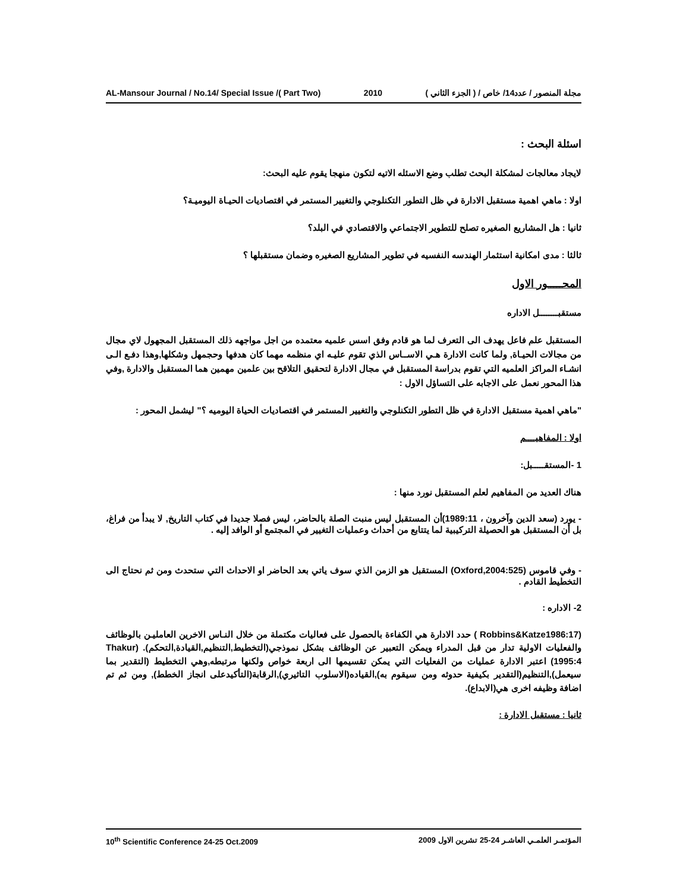AL-Mansour Journal / No.14/ Special Issue /( Part Two) 2010 مجلة المنصور / عدد14/ خاص / ( الجزء الثاني )
اسئلة البحث :
لايجاد معالجات لمشكلة البحث تطلب وضع الاسئله الاتيه لتكون منهجا يقوم عليه البحث:
اولا : ماهي اهمية مستقبل الادارة في ظل التطور التكنلوجي والتغيير المستمر في اقتصاديات الحيـاة اليوميـة؟
ثانيا : هل المشاريع الصغيره تصلح للتطوير الاجتماعي والاقتصادي في البلد؟
ثالثا : مدى امكانية استثمار الهندسه النفسيه في تطوير المشاريع الصغيره وضمان مستقبلها ؟
المحـــــور الاول
مستقبــــــــل الاداره
المستقبل علم فاعل يهدف الى التعرف لما هو قادم وفق اسس علميه معتمده من اجل مواجهه ذلك المستقبل المجهول لاي مجال من مجالات الحيـاة, ولما كانت الادارة هـي الاســاس الذي تقوم عليـه اي منظمه مهما كان هدفها وحجمهل وشكلها,وهذا دفـع الـى انشـاء المراكز العلميه التي تقوم بدراسة المستقبل في مجال الادارة لتحقيق التلاقح بين علمين مهمين هما المستقبل والادارة ,وفي هذا المحور نعمل على الاجابه على التساؤل الاول :
"ماهي اهمية مستقبل الادارة في ظل التطور التكنلوجي والتغيير المستمر في اقتصاديات الحياة اليوميه ؟" ليشمل المحور :
اولا : المفاهيــــم
1 -المستقـــــبل:
هناك العديد من المفاهيم لعلم المستقبل نورد منها :
- يورد (سعد الدين وآخرون ، 1989:11)أن المستقبل ليس منبت الصلة بالحاضر، ليس فصلا جديدا في كتاب التاريخ, لا يبدأ من فراغ، بل أن المستقبل هو الحصيلة التركيبية لما يتتابع من أحداث وعمليات التغيير في المجتمع أو الوافد إليه .
- وفي قاموس (Oxford,2004:525) المستقبل هو الزمن الذي سوف ياتي بعد الحاضر او الاحداث التي ستحدث ومن ثم نحتاج الى التخطيط القادم .
2- الاداره :
(Robbins&Katze1986:17 ) حدد الادارة هي الكفاءة بالحصول على فعاليات مكتملة من خلال النـاس الاخرين العامليـن بالوظائف والفعليات الاولية تدار من قبل المدراء ويمكن التعبير عن الوظائف بشكل نموذجي(التخطيط,التنظيم,القيادة,التحكم). (Thakur 1995:4) اعتبر الادارة عمليات من الفعليات التي يمكن تقسيمها الى اربعة خواص ولكنها مرتبطه,وهي التخطيط (التقدير بما سيعمل),التنظيم(التقدير بكيفية حدوثه ومن سيقوم به),القياده(الاسلوب التاثيري),الرقابة(التأكيدعلى انجاز الخطط), ومن ثم تم اضافة وظيفه اخرى هي(الابداع).
ثانيا : مستقبل الادارة :
10<sup>th</sup> Scientific Conference 24-25 Oct.2009 المؤتمـر العلمـي العاشـر 24-25 تشرين الاول 2009